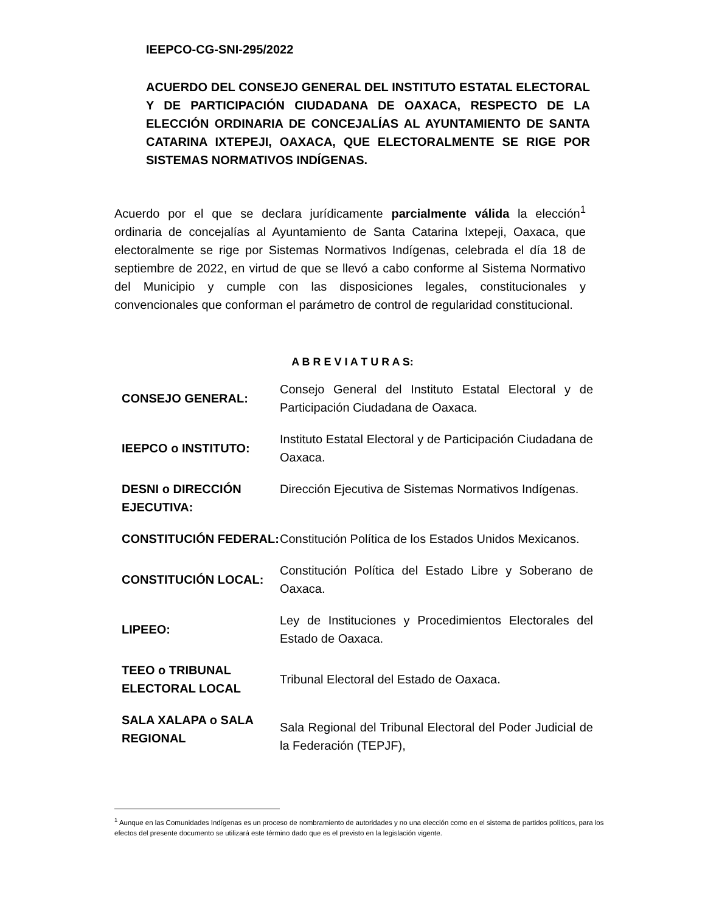IEEPCO-CG-SNI-295/2022
ACUERDO DEL CONSEJO GENERAL DEL INSTITUTO ESTATAL ELECTORAL Y DE PARTICIPACIÓN CIUDADANA DE OAXACA, RESPECTO DE LA ELECCIÓN ORDINARIA DE CONCEJALÍAS AL AYUNTAMIENTO DE SANTA CATARINA IXTEPEJI, OAXACA, QUE ELECTORALMENTE SE RIGE POR SISTEMAS NORMATIVOS INDÍGENAS.
Acuerdo por el que se declara jurídicamente parcialmente válida la elección<sup>1</sup> ordinaria de concejalías al Ayuntamiento de Santa Catarina Ixtepeji, Oaxaca, que electoralmente se rige por Sistemas Normativos Indígenas, celebrada el día 18 de septiembre de 2022, en virtud de que se llevó a cabo conforme al Sistema Normativo del Municipio y cumple con las disposiciones legales, constitucionales y convencionales que conforman el parámetro de control de regularidad constitucional.
A B R E V I A T U R A S:
| CONSEJO GENERAL: | Consejo General del Instituto Estatal Electoral y de Participación Ciudadana de Oaxaca. |
| IEEPCO o INSTITUTO: | Instituto Estatal Electoral y de Participación Ciudadana de Oaxaca. |
| DESNI o DIRECCIÓN EJECUTIVA: | Dirección Ejecutiva de Sistemas Normativos Indígenas. |
| CONSTITUCIÓN FEDERAL: | Constitución Política de los Estados Unidos Mexicanos. |
| CONSTITUCIÓN LOCAL: | Constitución Política del Estado Libre y Soberano de Oaxaca. |
| LIPEEO: | Ley de Instituciones y Procedimientos Electorales del Estado de Oaxaca. |
| TEEO o TRIBUNAL ELECTORAL LOCAL | Tribunal Electoral del Estado de Oaxaca. |
| SALA XALAPA o SALA REGIONAL | Sala Regional del Tribunal Electoral del Poder Judicial de la Federación (TEPJF), |
<sup>1</sup> Aunque en las Comunidades Indígenas es un proceso de nombramiento de autoridades y no una elección como en el sistema de partidos políticos, para los efectos del presente documento se utilizará este término dado que es el previsto en la legislación vigente.